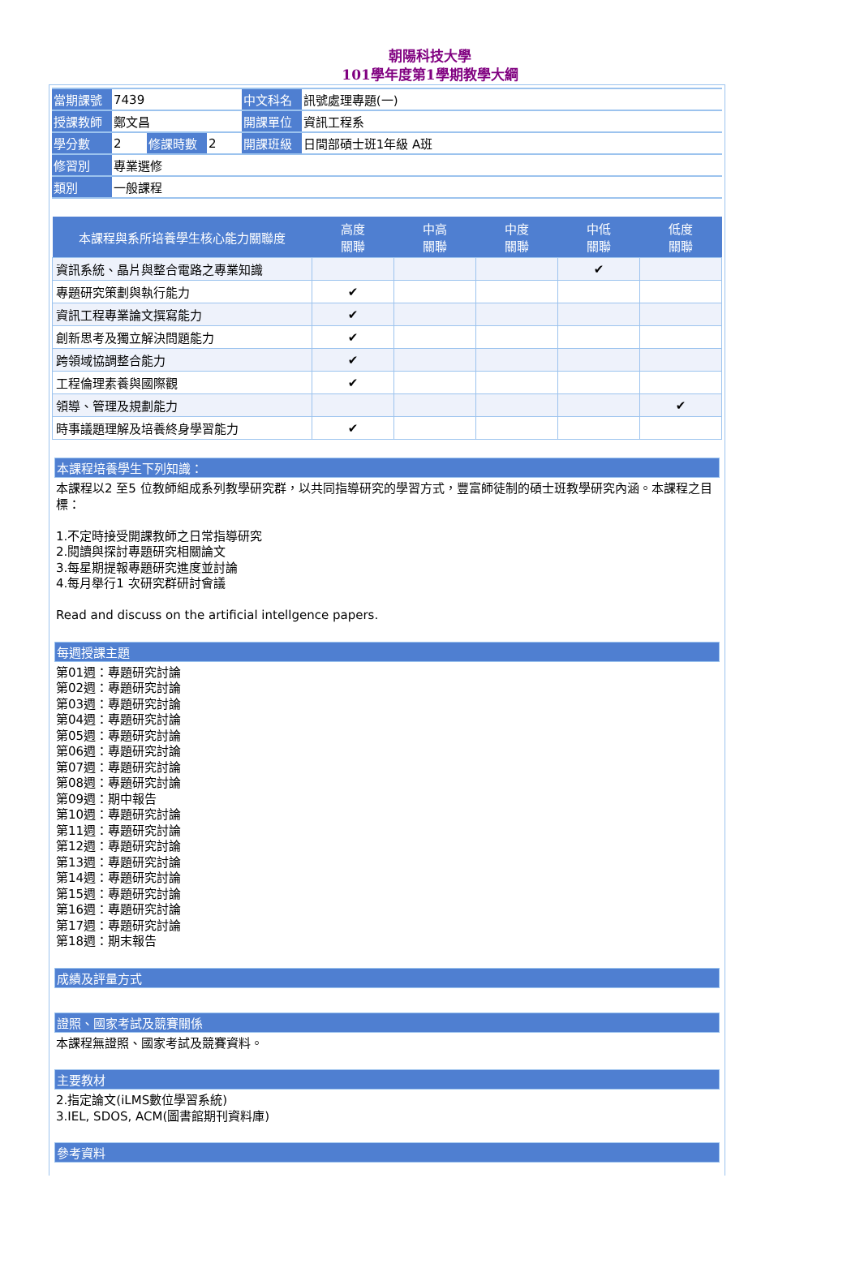朝陽科技大學
101學年度第1學期教學大綱
| 當期課號 | 7439 | | | 中文科名 | 訊號處理專題(一) |
| 授課教師 | 鄭文昌 | | | 開課單位 | 資訊工程系 |
| 學分數 | 2 | 修課時數 | 2 | 開課班級 | 日間部碩士班1年級 A班 |
| 修習別 | 專業選修 | | | | |
| 類別 | 一般課程 | | | | |
| 本課程與系所培養學生核心能力關聯度 | 高度 關聯 | 中高 關聯 | 中度 關聯 | 中低 關聯 | 低度 關聯 |
| --- | --- | --- | --- | --- | --- |
| 資訊系統、晶片與整合電路之專業知識 | | | | ✔ | |
| 專題研究策劃與執行能力 | ✔ | | | | |
| 資訊工程專業論文撰寫能力 | ✔ | | | | |
| 創新思考及獨立解決問題能力 | ✔ | | | | |
| 跨領域協調整合能力 | ✔ | | | | |
| 工程倫理素養與國際觀 | ✔ | | | | |
| 領導、管理及規劃能力 | | | | | ✔ |
| 時事議題理解及培養終身學習能力 | ✔ | | | | |
本課程培養學生下列知識：
本課程以2 至5 位教師組成系列教學研究群，以共同指導研究的學習方式，豐富師徒制的碩士班教學研究內涵。本課程之目標：
1.不定時接受開課教師之日常指導研究
2.閱讀與探討專題研究相關論文
3.每星期提報專題研究進度並討論
4.每月舉行1 次研究群研討會議
Read and discuss on the artificial intellgence papers.
每週授課主題
第01週：專題研究討論
第02週：專題研究討論
第03週：專題研究討論
第04週：專題研究討論
第05週：專題研究討論
第06週：專題研究討論
第07週：專題研究討論
第08週：專題研究討論
第09週：期中報告
第10週：專題研究討論
第11週：專題研究討論
第12週：專題研究討論
第13週：專題研究討論
第14週：專題研究討論
第15週：專題研究討論
第16週：專題研究討論
第17週：專題研究討論
第18週：期末報告
成績及評量方式
證照、國家考試及競賽關係
本課程無證照、國家考試及競賽資料。
主要教材
2.指定論文(iLMS數位學習系統)
3.IEL, SDOS, ACM(圖書館期刊資料庫)
參考資料